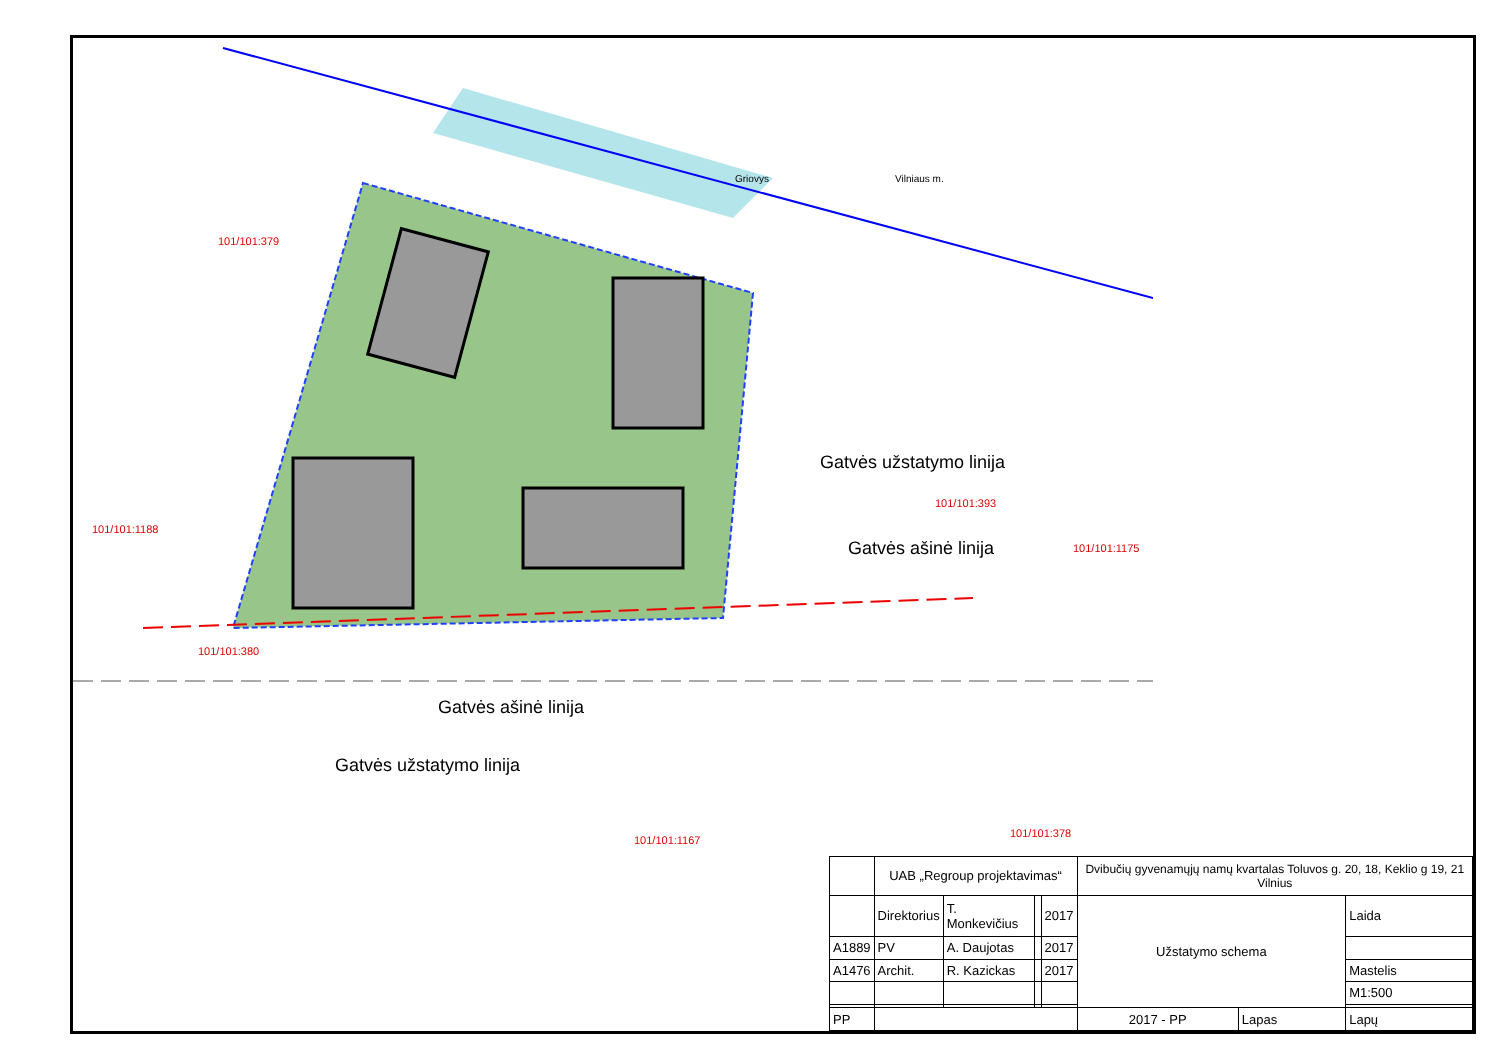Gatvės užstatymo linija
Gatvės ašinė linija
Gatvės ašinė linija
Gatvės užstatymo linija
101/101:393
101/101:1175
101/101:1188
101/101:379
101/101:380
101/101:1167
101/101:378
Griovys Vilniaus m.
| | UAB „Regroup projektavimas“ | | | | Dvibučių gyvenamųjų namų kvartalas Toluvos g. 20, 18, Keklio g 19, 21 Vilnius | | |
| | Direktorius | T. Monkevičius | | 2017 | Užstatymo schema | | Laida |
| A1889 | PV | A. Daujotas | | 2017 | | | |
| A1476 | Archit. | R. Kazickas | | 2017 | | | Mastelis |
| | | | | | | | M1:500 |
| PP | | | | | 2017 - PP | Lapas | Lapų |